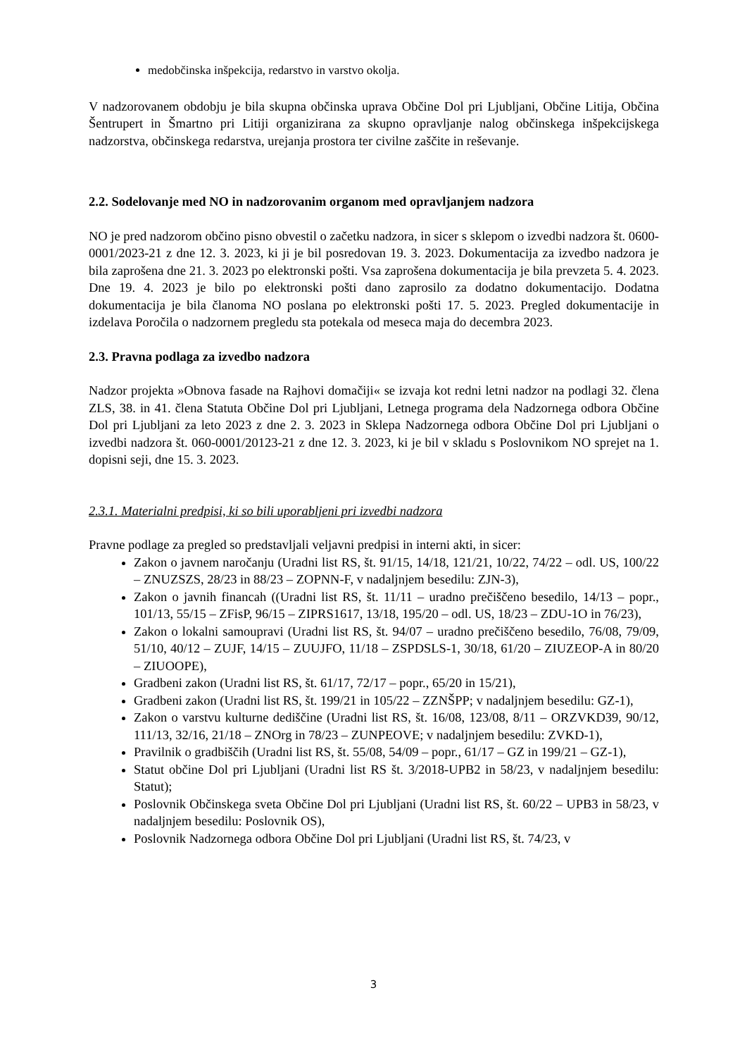medobčinska inšpekcija, redarstvo in varstvo okolja.
V nadzorovanem obdobju je bila skupna občinska uprava Občine Dol pri Ljubljani, Občine Litija, Občina Šentrupert in Šmartno pri Litiji organizirana za skupno opravljanje nalog občinskega inšpekcijskega nadzorstva, občinskega redarstva, urejanja prostora ter civilne zaščite in reševanje.
2.2. Sodelovanje med NO in nadzorovanim organom med opravljanjem nadzora
NO je pred nadzorom občino pisno obvestil o začetku nadzora, in sicer s sklepom o izvedbi nadzora št. 0600-0001/2023-21 z dne 12. 3. 2023, ki ji je bil posredovan 19. 3. 2023. Dokumentacija za izvedbo nadzora je bila zaprošena dne 21. 3. 2023 po elektronski pošti. Vsa zaprošena dokumentacija je bila prevzeta 5. 4. 2023. Dne 19. 4. 2023 je bilo po elektronski pošti dano zaprosilo za dodatno dokumentacijo. Dodatna dokumentacija je bila članoma NO poslana po elektronski pošti 17. 5. 2023. Pregled dokumentacije in izdelava Poročila o nadzornem pregledu sta potekala od meseca maja do decembra 2023.
2.3. Pravna podlaga za izvedbo nadzora
Nadzor projekta »Obnova fasade na Rajhovi domačiji« se izvaja kot redni letni nadzor na podlagi 32. člena ZLS, 38. in 41. člena Statuta Občine Dol pri Ljubljani, Letnega programa dela Nadzornega odbora Občine Dol pri Ljubljani za leto 2023 z dne 2. 3. 2023 in Sklepa Nadzornega odbora Občine Dol pri Ljubljani o izvedbi nadzora št. 060-0001/20123-21 z dne 12. 3. 2023, ki je bil v skladu s Poslovnikom NO sprejet na 1. dopisni seji, dne 15. 3. 2023.
2.3.1. Materialni predpisi, ki so bili uporabljeni pri izvedbi nadzora
Pravne podlage za pregled so predstavljali veljavni predpisi in interni akti, in sicer:
Zakon o javnem naročanju (Uradni list RS, št. 91/15, 14/18, 121/21, 10/22, 74/22 – odl. US, 100/22 – ZNUZSZS, 28/23 in 88/23 – ZOPNN-F, v nadaljnjem besedilu: ZJN-3),
Zakon o javnih financah ((Uradni list RS, št. 11/11 – uradno prečiščeno besedilo, 14/13 – popr., 101/13, 55/15 – ZFisP, 96/15 – ZIPRS1617, 13/18, 195/20 – odl. US, 18/23 – ZDU-1O in 76/23),
Zakon o lokalni samoupravi (Uradni list RS, št. 94/07 – uradno prečiščeno besedilo, 76/08, 79/09, 51/10, 40/12 – ZUJF, 14/15 – ZUUJFO, 11/18 – ZSPDSLS-1, 30/18, 61/20 – ZIUZEOP-A in 80/20 – ZIUOOPE),
Gradbeni zakon (Uradni list RS, št. 61/17, 72/17 – popr., 65/20 in 15/21),
Gradbeni zakon (Uradni list RS, št. 199/21 in 105/22 – ZZNŠPP; v nadaljnjem besedilu: GZ-1),
Zakon o varstvu kulturne dediščine (Uradni list RS, št. 16/08, 123/08, 8/11 – ORZVKD39, 90/12, 111/13, 32/16, 21/18 – ZNOrg in 78/23 – ZUNPEOVE; v nadaljnjem besedilu: ZVKD-1),
Pravilnik o gradbiščih (Uradni list RS, št. 55/08, 54/09 – popr., 61/17 – GZ in 199/21 – GZ-1),
Statut občine Dol pri Ljubljani (Uradni list RS št. 3/2018-UPB2 in 58/23, v nadaljnjem besedilu: Statut);
Poslovnik Občinskega sveta Občine Dol pri Ljubljani (Uradni list RS, št. 60/22 – UPB3 in 58/23, v nadaljnjem besedilu: Poslovnik OS),
Poslovnik Nadzornega odbora Občine Dol pri Ljubljani (Uradni list RS, št. 74/23, v
3